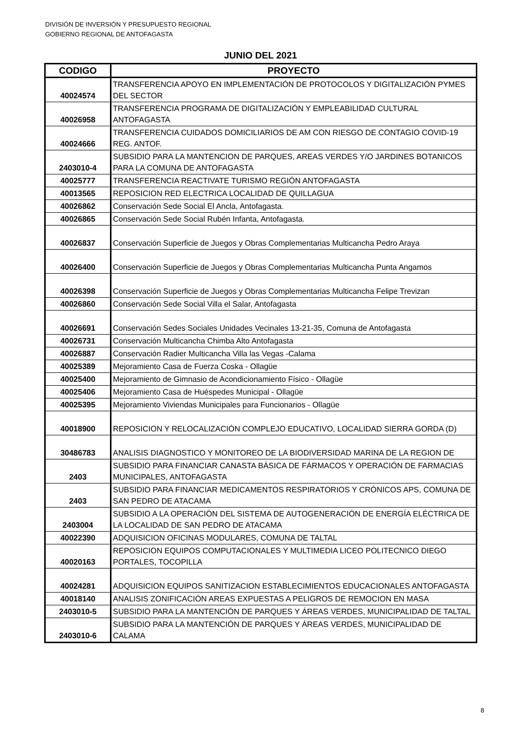DIVISIÓN DE INVERSIÓN Y PRESUPUESTO REGIONAL
GOBIERNO REGIONAL DE ANTOFAGASTA
JUNIO DEL 2021
| CODIGO | PROYECTO |
| --- | --- |
| 40024574 | TRANSFERENCIA APOYO EN IMPLEMENTACIÓN DE PROTOCOLOS Y DIGITALIZACIÓN PYMES DEL SECTOR |
| 40026958 | TRANSFERENCIA PROGRAMA DE DIGITALIZACIÓN Y EMPLEABILIDAD CULTURAL ANTOFAGASTA |
| 40024666 | TRANSFERENCIA CUIDADOS DOMICILIARIOS DE AM CON RIESGO DE CONTAGIO COVID-19 REG. ANTOF. |
| 2403010-4 | SUBSIDIO PARA LA MANTENCION DE PARQUES, AREAS VERDES Y/O JARDINES BOTANICOS PARA LA COMUNA DE ANTOFAGASTA |
| 40025777 | TRANSFERENCIA REACTIVATE TURISMO REGIÓN ANTOFAGASTA |
| 40013565 | REPOSICION RED ELECTRICA LOCALIDAD DE QUILLAGUA |
| 40026862 | Conservación Sede Social El Ancla, Antofagasta. |
| 40026865 | Conservación Sede Social Rubén Infanta, Antofagasta. |
| 40026837 | Conservación Superficie de Juegos y Obras Complementarias Multicancha Pedro Araya |
| 40026400 | Conservación Superficie de Juegos y Obras Complementarias Multicancha Punta Angamos |
| 40026398 | Conservación Superficie de Juegos y Obras Complementarias Multicancha Felipe Trevizan |
| 40026860 | Conservación Sede Social Villa el Salar, Antofagasta |
| 40026691 | Conservación Sedes Sociales Unidades Vecinales 13-21-35, Comuna de Antofagasta |
| 40026731 | Conservación Multicancha Chimba Alto Antofagasta |
| 40026887 | Conservación Radier Multicancha Villa las Vegas -Calama |
| 40025389 | Mejoramiento Casa de Fuerza Coska - Ollagüe |
| 40025400 | Mejoramiento de Gimnasio de Acondicionamiento Físico - Ollagüe |
| 40025406 | Mejoramiento Casa de Huéspedes Municipal - Ollagüe |
| 40025395 | Mejoramiento Viviendas Municipales para Funcionarios - Ollagüe |
| 40018900 | REPOSICION Y RELOCALIZACIÓN COMPLEJO EDUCATIVO, LOCALIDAD SIERRA GORDA (D) |
| 30486783 | ANALISIS DIAGNOSTICO Y MONITOREO DE LA BIODIVERSIDAD MARINA DE LA REGION DE |
| 2403 | SUBSIDIO PARA FINANCIAR CANASTA BÁSICA DE FÁRMACOS Y OPERACIÓN DE FARMACIAS MUNICIPALES, ANTOFAGASTA |
| 2403 | SUBSIDIO PARA FINANCIAR MEDICAMENTOS RESPIRATORIOS Y CRÓNICOS APS, COMUNA DE SAN PEDRO DE ATACAMA |
| 2403004 | SUBSIDIO A LA OPERACIÓN DEL SISTEMA DE AUTOGENERACIÓN DE ENERGÍA ELÉCTRICA DE LA LOCALIDAD DE SAN PEDRO DE ATACAMA |
| 40022390 | ADQUISICION OFICINAS MODULARES, COMUNA DE TALTAL |
| 40020163 | REPOSICION EQUIPOS COMPUTACIONALES Y MULTIMEDIA LICEO POLITECNICO DIEGO PORTALES, TOCOPILLA |
| 40024281 | ADQUISICION EQUIPOS SANITIZACION ESTABLECIMIENTOS EDUCACIONALES ANTOFAGASTA |
| 40018140 | ANALISIS ZONIFICACIÓN AREAS EXPUESTAS A PELIGROS DE REMOCION EN MASA |
| 2403010-5 | SUBSIDIO PARA LA MANTENCIÓN DE PARQUES Y ÁREAS VERDES, MUNICIPALIDAD DE TALTAL |
| 2403010-6 | SUBSIDIO PARA LA MANTENCIÓN DE PARQUES Y ÁREAS VERDES, MUNICIPALIDAD DE CALAMA |
8